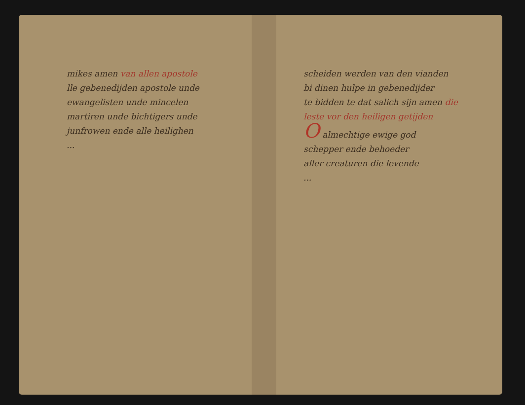mikes amen van allen apostole
lle gebenedijden apostole unde
ewangelisten unde mincelen
martiren unde bichtigers unde
junfrowen ende alle heilighen
...
scheiden werden van den vianden
bi dinen hulpe in gebenedijder
te bidden te dat salich sijn amen die
leste vor den heiligen getijden
O almechtige ewige god
schepper ende behoeder
aller creaturen die levende
...